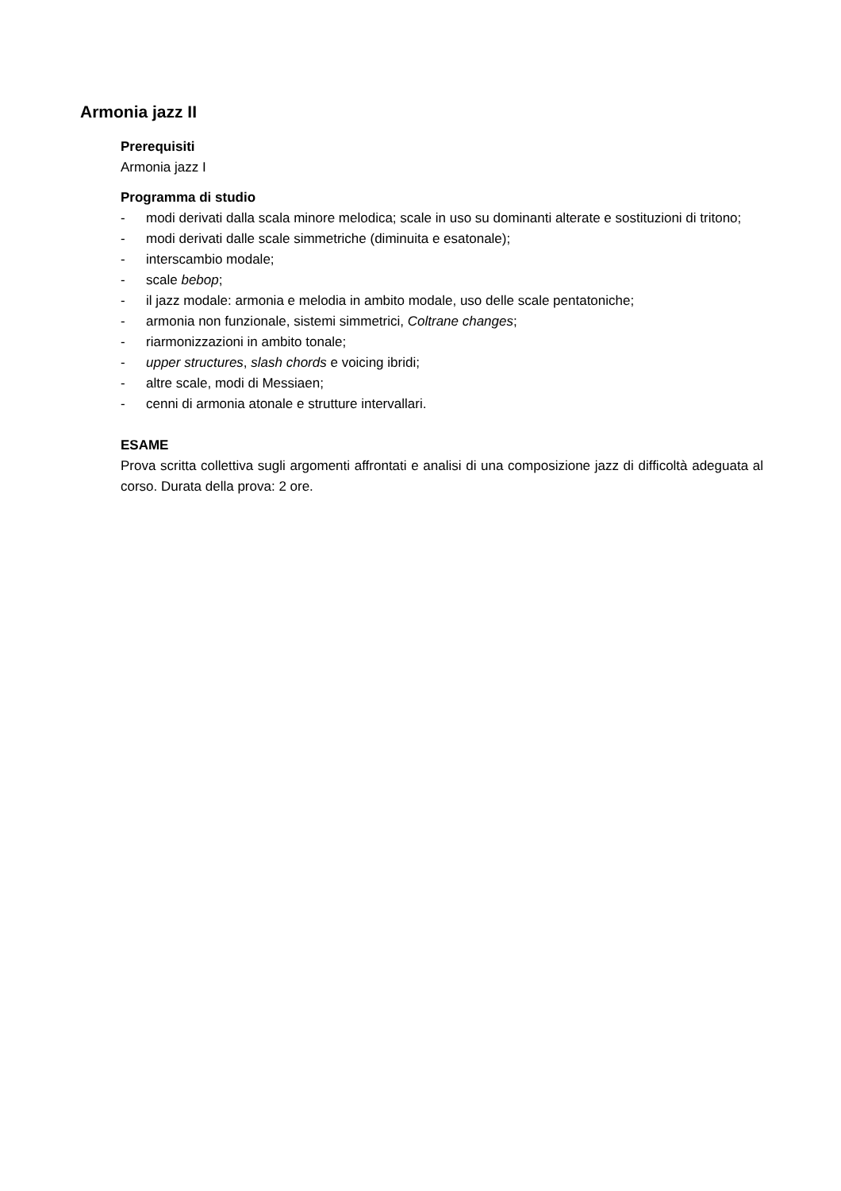Armonia jazz II
Prerequisiti
Armonia jazz I
Programma di studio
- modi derivati dalla scala minore melodica; scale in uso su dominanti alterate e sostituzioni di tritono;
- modi derivati dalle scale simmetriche (diminuita e esatonale);
- interscambio modale;
- scale bebop;
- il jazz modale: armonia e melodia in ambito modale, uso delle scale pentatoniche;
- armonia non funzionale, sistemi simmetrici, Coltrane changes;
- riarmonizzazioni in ambito tonale;
- upper structures, slash chords e voicing ibridi;
- altre scale, modi di Messiaen;
- cenni di armonia atonale e strutture intervallari.
ESAME
Prova scritta collettiva sugli argomenti affrontati e analisi di una composizione jazz di difficoltà adeguata al corso. Durata della prova: 2 ore.